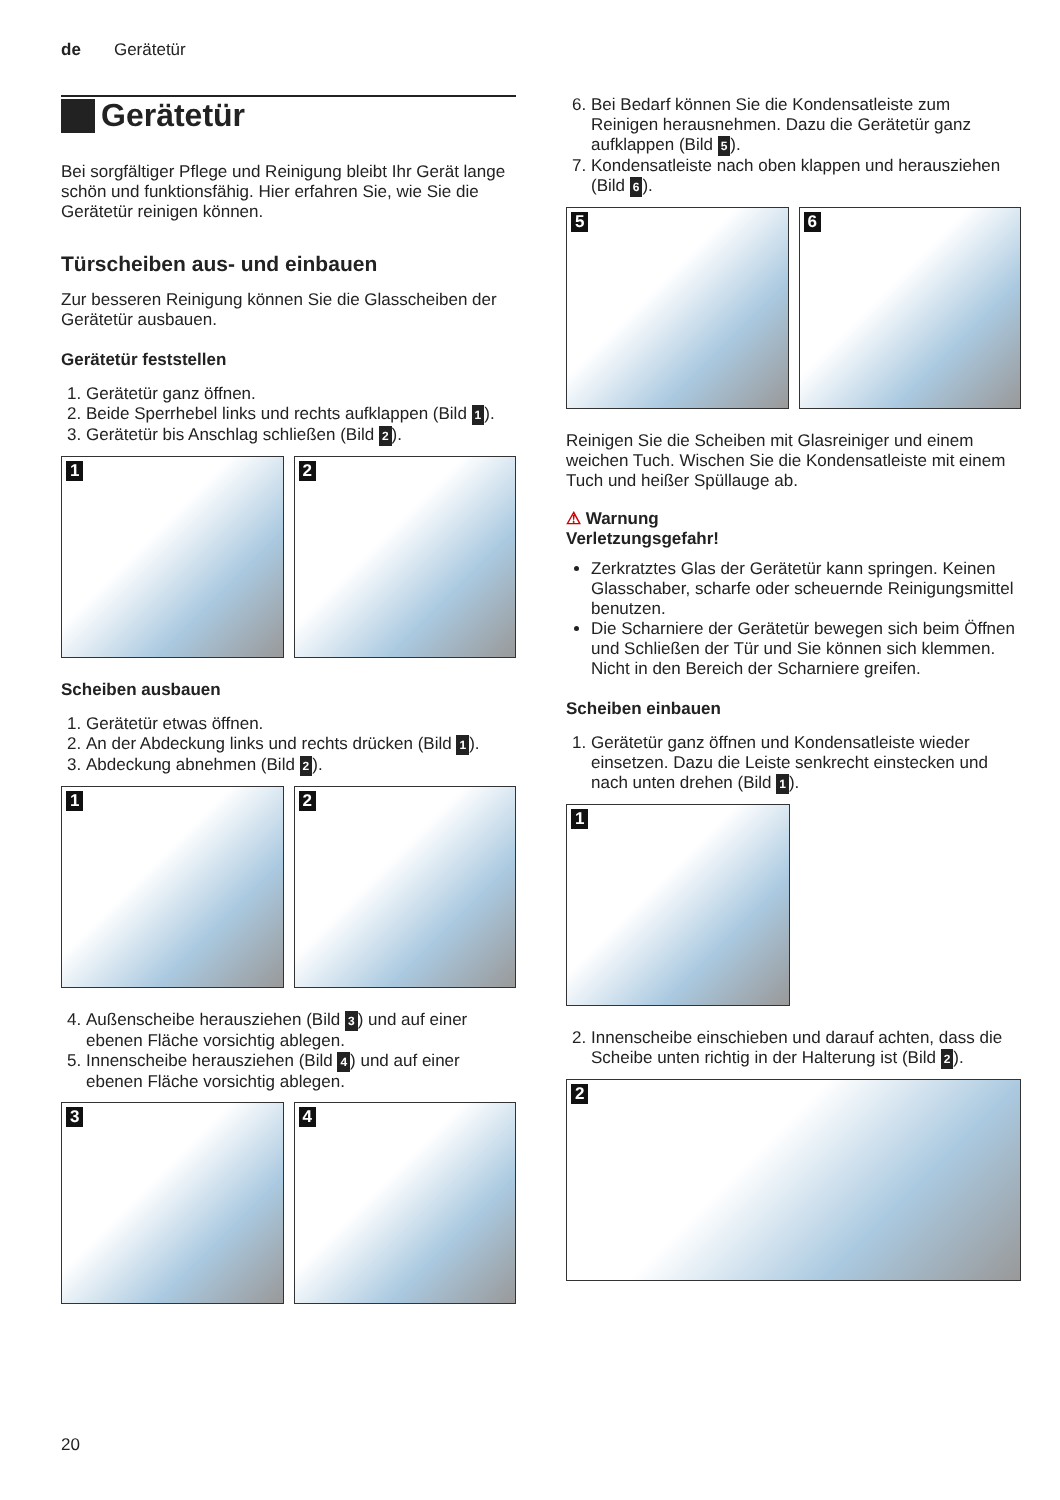de Gerätetür
Gerätetür
Bei sorgfältiger Pflege und Reinigung bleibt Ihr Gerät lange schön und funktionsfähig. Hier erfahren Sie, wie Sie die Gerätetür reinigen können.
Türscheiben aus- und einbauen
Zur besseren Reinigung können Sie die Glasscheiben der Gerätetür ausbauen.
Gerätetür feststellen
1. Gerätetür ganz öffnen.
2. Beide Sperrhebel links und rechts aufklappen (Bild 1).
3. Gerätetür bis Anschlag schließen (Bild 2).
1
2
Scheiben ausbauen
1. Gerätetür etwas öffnen.
2. An der Abdeckung links und rechts drücken (Bild 1).
3. Abdeckung abnehmen (Bild 2).
1
2
4. Außenscheibe herausziehen (Bild 3) und auf einer ebenen Fläche vorsichtig ablegen.
5. Innenscheibe herausziehen (Bild 4) und auf einer ebenen Fläche vorsichtig ablegen.
3
4
6. Bei Bedarf können Sie die Kondensatleiste zum Reinigen herausnehmen. Dazu die Gerätetür ganz aufklappen (Bild 5).
7. Kondensatleiste nach oben klappen und herausziehen (Bild 6).
5
6
Reinigen Sie die Scheiben mit Glasreiniger und einem weichen Tuch. Wischen Sie die Kondensatleiste mit einem Tuch und heißer Spüllauge ab.
⚠ Warnung
Verletzungsgefahr!
Zerkratztes Glas der Gerätetür kann springen. Keinen Glasschaber, scharfe oder scheuernde Reinigungsmittel benutzen.
Die Scharniere der Gerätetür bewegen sich beim Öffnen und Schließen der Tür und Sie können sich klemmen. Nicht in den Bereich der Scharniere greifen.
Scheiben einbauen
1. Gerätetür ganz öffnen und Kondensatleiste wieder einsetzen. Dazu die Leiste senkrecht einstecken und nach unten drehen (Bild 1).
1
2. Innenscheibe einschieben und darauf achten, dass die Scheibe unten richtig in der Halterung ist (Bild 2).
2
20